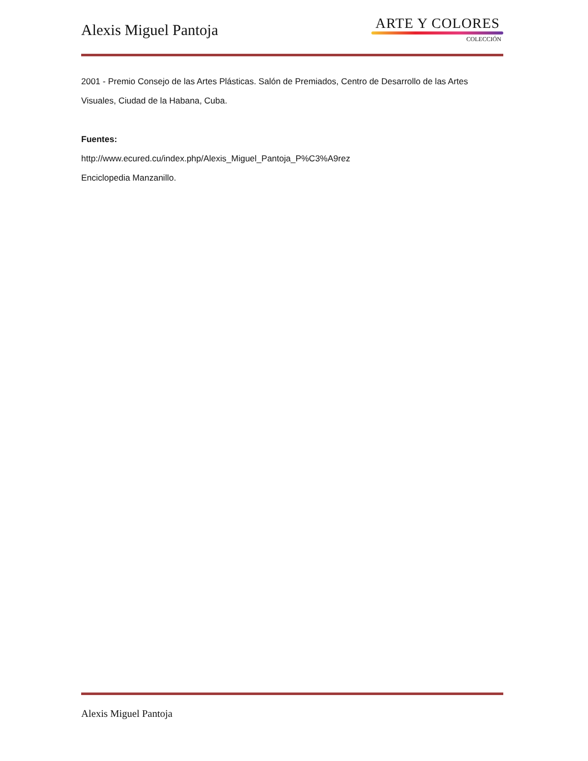Alexis Miguel Pantoja
ARTE Y COLORES
COLECCIÓN
2001 - Premio Consejo de las Artes Plásticas. Salón de Premiados, Centro de Desarrollo de las Artes Visuales, Ciudad de la Habana, Cuba.
Fuentes:
http://www.ecured.cu/index.php/Alexis_Miguel_Pantoja_P%C3%A9rez
Enciclopedia Manzanillo.
Alexis Miguel Pantoja